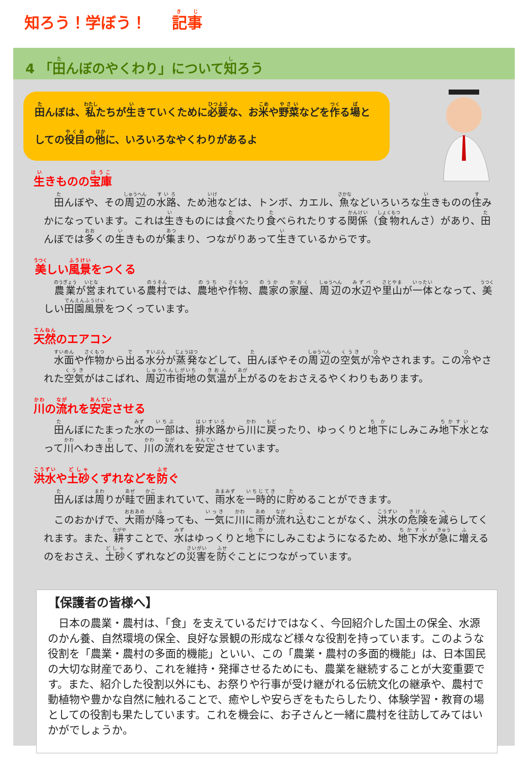知ろう！学ぼう！ 記事
4 「田んぼのやくわり」について知ろう
田んぼは、私たちが生きていくために必要な、お米や野菜などを作る場としての役目の他に、いろいろなやくわりがあるよ
生きものの宝庫
田んぼや、その周辺の水路、ため池などは、トンボ、カエル、魚などいろいろな生きものの住みかになっています。これは生きものには食べたり食べられたりする関係（食物れんさ）があり、田んぼでは多くの生きものが集まり、つながりあって生きているからです。
美しい風景をつくる
農業が営まれている農村では、農地や作物、農家の家屋、周辺の水辺や里山が一体となって、美しい田園風景をつくっています。
天然のエアコン
水面や作物から出る水分が蒸発などして、田んぼやその周辺の空気が冷やされます。この冷やされた空気がはこばれ、周辺市街地の気温が上がるのをおさえるやくわりもあります。
川の流れを安定させる
田んぼにたまった水の一部は、排水路から川に戻ったり、ゆっくりと地下にしみこみ地下水となって川へわき出して、川の流れを安定させています。
洪水や土砂くずれなどを防ぐ
田んぼは周りが畦で囲まれていて、雨水を一時的に貯めることができます。
このおかげで、大雨が降っても、一気に川に雨が流れ込むことがなく、洪水の危険を減らしてくれます。また、耕すことで、水はゆっくりと地下にしみこむようになるため、地下水が急に増えるのをおさえ、土砂くずれなどの災害を防ぐことにつながっています。
【保護者の皆様へ】
日本の農業・農村は、「食」を支えているだけではなく、今回紹介した国土の保全、水源のかん養、自然環境の保全、良好な景観の形成など様々な役割を持っています。このような役割を「農業・農村の多面的機能」といい、この「農業・農村の多面的機能」は、日本国民の大切な財産であり、これを維持・発揮させるためにも、農業を継続することが大変重要です。また、紹介した役割以外にも、お祭りや行事が受け継がれる伝統文化の継承や、農村で動植物や豊かな自然に触れることで、癒やしや安らぎをもたらしたり、体験学習・教育の場としての役割も果たしています。これを機会に、お子さんと一緒に農村を往訪してみてはいかがでしょうか。